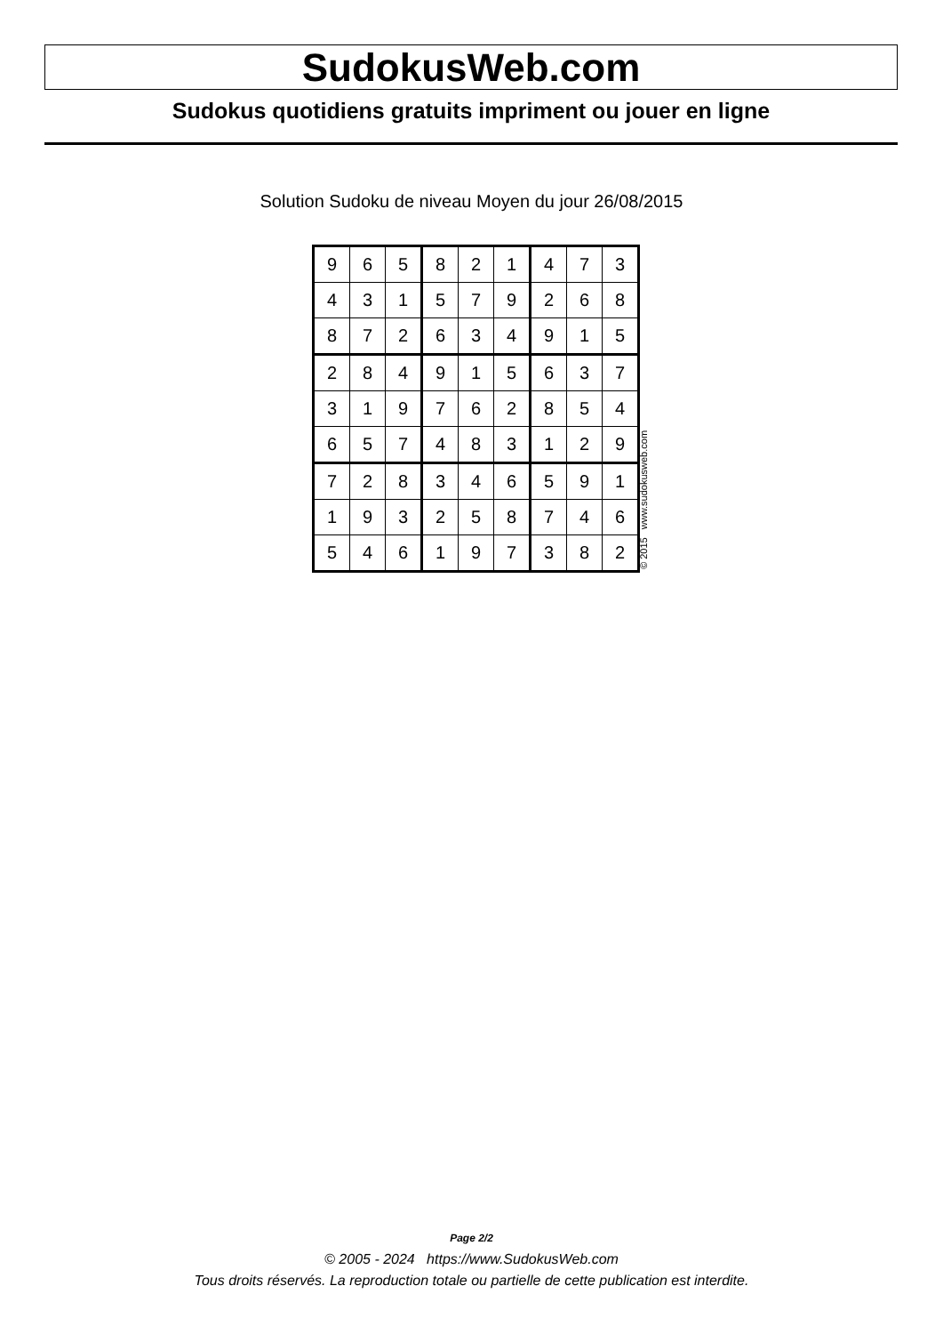SudokusWeb.com
Sudokus quotidiens gratuits impriment ou jouer en ligne
Solution Sudoku de niveau Moyen du jour 26/08/2015
| 9 | 6 | 5 | 8 | 2 | 1 | 4 | 7 | 3 |
| 4 | 3 | 1 | 5 | 7 | 9 | 2 | 6 | 8 |
| 8 | 7 | 2 | 6 | 3 | 4 | 9 | 1 | 5 |
| 2 | 8 | 4 | 9 | 1 | 5 | 6 | 3 | 7 |
| 3 | 1 | 9 | 7 | 6 | 2 | 8 | 5 | 4 |
| 6 | 5 | 7 | 4 | 8 | 3 | 1 | 2 | 9 |
| 7 | 2 | 8 | 3 | 4 | 6 | 5 | 9 | 1 |
| 1 | 9 | 3 | 2 | 5 | 8 | 7 | 4 | 6 |
| 5 | 4 | 6 | 1 | 9 | 7 | 3 | 8 | 2 |
© 2015 www.sudokusweb.com
Page 2/2
© 2005 - 2024 https://www.SudokusWeb.com
Tous droits réservés. La reproduction totale ou partielle de cette publication est interdite.